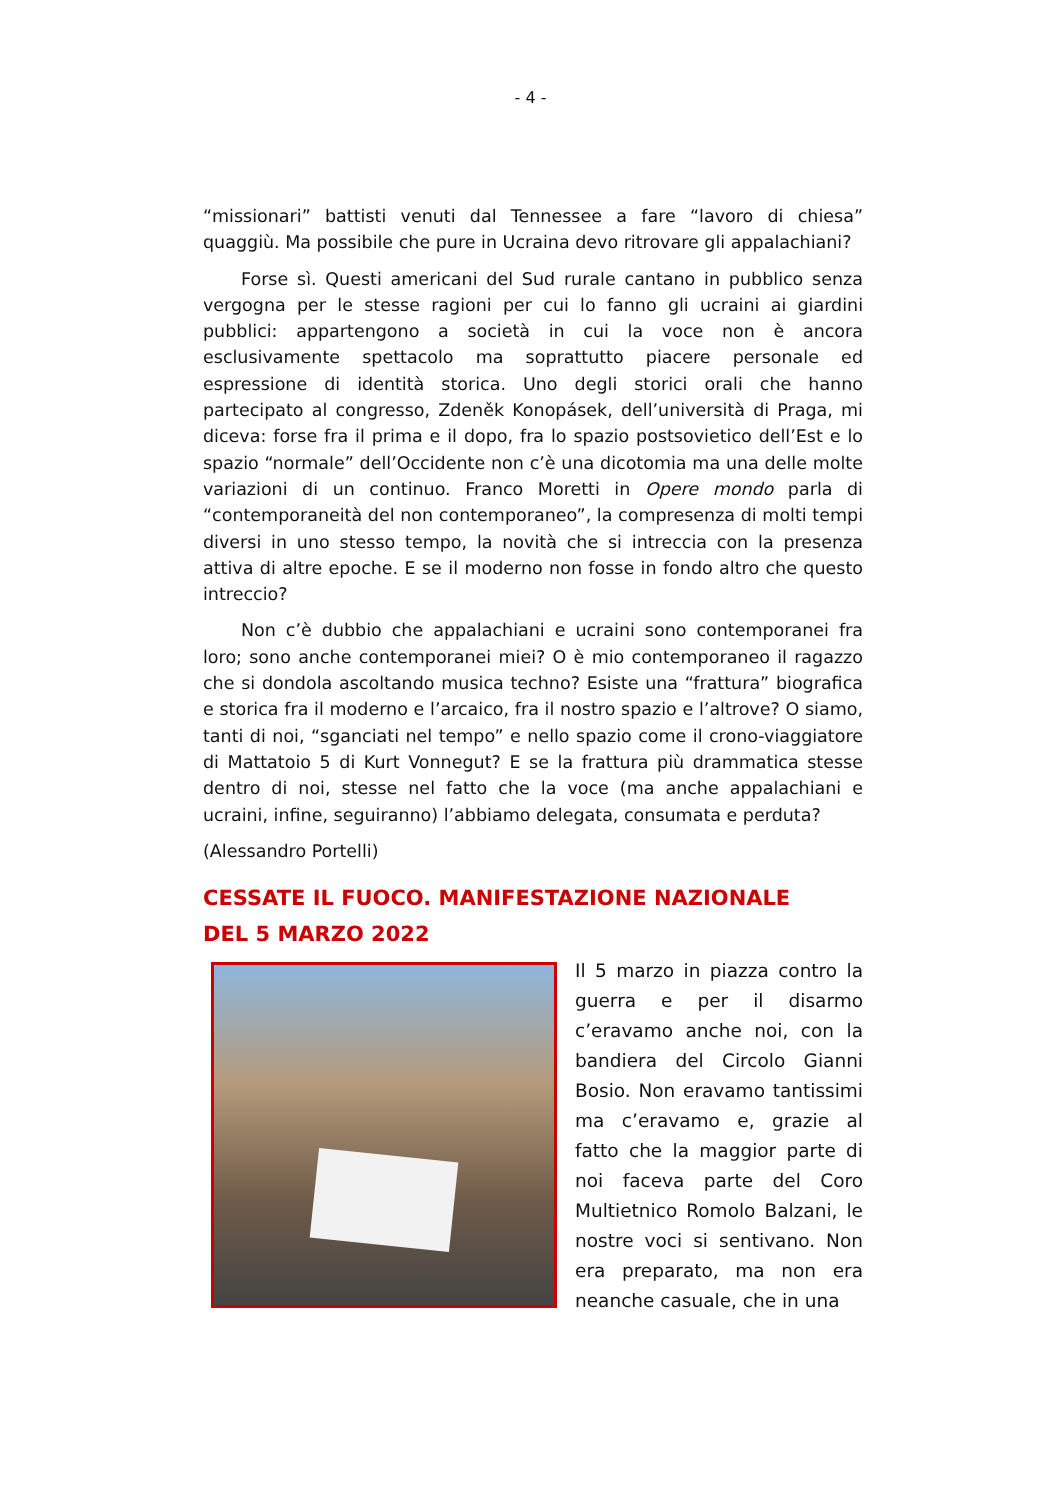- 4 -
“missionari” battisti venuti dal Tennessee a fare “lavoro di chiesa” quaggiù. Ma possibile che pure in Ucraina devo ritrovare gli appalachiani?
Forse sì. Questi americani del Sud rurale cantano in pubblico senza vergogna per le stesse ragioni per cui lo fanno gli ucraini ai giardini pubblici: appartengono a società in cui la voce non è ancora esclusivamente spettacolo ma soprattutto piacere personale ed espressione di identità storica. Uno degli storici orali che hanno partecipato al congresso, Zdeněk Konopásek, dell’università di Praga, mi diceva: forse fra il prima e il dopo, fra lo spazio postsovietico dell’Est e lo spazio “normale” dell’Occidente non c’è una dicotomia ma una delle molte variazioni di un continuo. Franco Moretti in Opere mondo parla di “contemporaneità del non contemporaneo”, la compresenza di molti tempi diversi in uno stesso tempo, la novità che si intreccia con la presenza attiva di altre epoche. E se il moderno non fosse in fondo altro che questo intreccio?
Non c’è dubbio che appalachiani e ucraini sono contemporanei fra loro; sono anche contemporanei miei? O è mio contemporaneo il ragazzo che si dondola ascoltando musica techno? Esiste una “frattura” biografica e storica fra il moderno e l’arcaico, fra il nostro spazio e l’altrove? O siamo, tanti di noi, “sganciati nel tempo” e nello spazio come il crono-viaggiatore di Mattatoio 5 di Kurt Vonnegut? E se la frattura più drammatica stesse dentro di noi, stesse nel fatto che la voce (ma anche appalachiani e ucraini, infine, seguiranno) l’abbiamo delegata, consumata e perduta?
(Alessandro Portelli)
CESSATE IL FUOCO. MANIFESTAZIONE NAZIONALE
DEL 5 MARZO 2022
Il 5 marzo in piazza contro la guerra e per il disarmo c’eravamo anche noi, con la bandiera del Circolo Gianni Bosio. Non eravamo tantissimi ma c’eravamo e, grazie al fatto che la maggior parte di noi faceva parte del Coro Multietnico Romolo Balzani, le nostre voci si sentivano. Non era preparato, ma non era neanche casuale, che in una